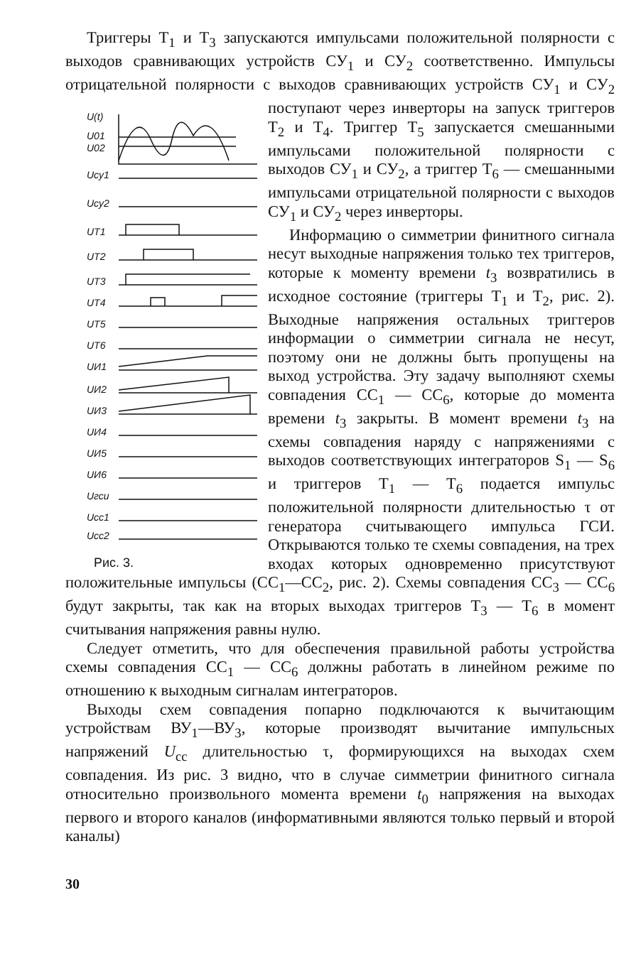Триггеры Т<sub>1</sub> и Т<sub>3</sub> запускаются импульсами положительной полярности с выходов сравнивающих устройств СУ<sub>1</sub> и СУ<sub>2</sub> соответственно. Импульсы отрицательной полярности с выходов сравнивающих устройств СУ<sub>1</sub> и СУ<sub>2</sub> поступают через инверторы
U(t)
U01
U02
Uсу1
Uсу2
UT1
UT2
UT3
UT4
UT5
UT6
UИ1
UИ2
UИ3
UИ4
UИ5
UИ6
Uгси
Uсс1
Uсс2
Рис. 3. на запуск триггеров Т<sub>2</sub> и Т<sub>4</sub>. Триггер Т<sub>5</sub> запускается смешанными импульсами положительной полярности с выходов СУ<sub>1</sub> и СУ<sub>2</sub>, а триггер Т<sub>6</sub> — смешанными импульсами отрицательной полярности с выходов СУ<sub>1</sub> и СУ<sub>2</sub> через инверторы.
Информацию о симметрии финитного сигнала несут выходные напряжения только тех триггеров, которые к моменту времени t<sub>3</sub> возвратились в исходное состояние (триггеры Т<sub>1</sub> и Т<sub>2</sub>, рис. 2). Выходные напряжения остальных триггеров информации о симметрии сигнала не несут, поэтому они не должны быть пропущены на выход устройства. Эту задачу выполняют схемы совпадения СС<sub>1</sub> — СС<sub>6</sub>, которые до момента времени t<sub>3</sub> закрыты. В момент времени t<sub>3</sub> на схемы совпадения наряду с напряжениями с выходов соответствующих интеграторов S<sub>1</sub> — S<sub>6</sub> и триггеров Т<sub>1</sub> — Т<sub>6</sub> подается импульс положительной полярности длительностью τ от генератора считывающего импульса ГСИ. Открываются только те схемы совпадения, на трех входах которых одновременно присутствуют положительные импульсы (СС<sub>1</sub>—СС<sub>2</sub>, рис. 2). Схемы совпадения СС<sub>3</sub> — СС<sub>6</sub> будут закрыты, так как на вторых выходах триггеров Т<sub>3</sub> — Т<sub>6</sub> в момент считывания напряжения равны нулю.
Следует отметить, что для обеспечения правильной работы устройства схемы совпадения СС<sub>1</sub> — СС<sub>6</sub> должны работать в линейном режиме по отношению к выходным сигналам интеграторов.
Выходы схем совпадения попарно подключаются к вычитающим устройствам ВУ<sub>1</sub>—ВУ<sub>3</sub>, которые производят вычитание импульсных напряжений U<sub>сс</sub> длительностью τ, формирующихся на выходах схем совпадения. Из рис. 3 видно, что в случае симметрии финитного сигнала относительно произвольного момента времени t<sub>0</sub> напряжения на выходах первого и второго каналов (информативными являются только первый и второй каналы)
30